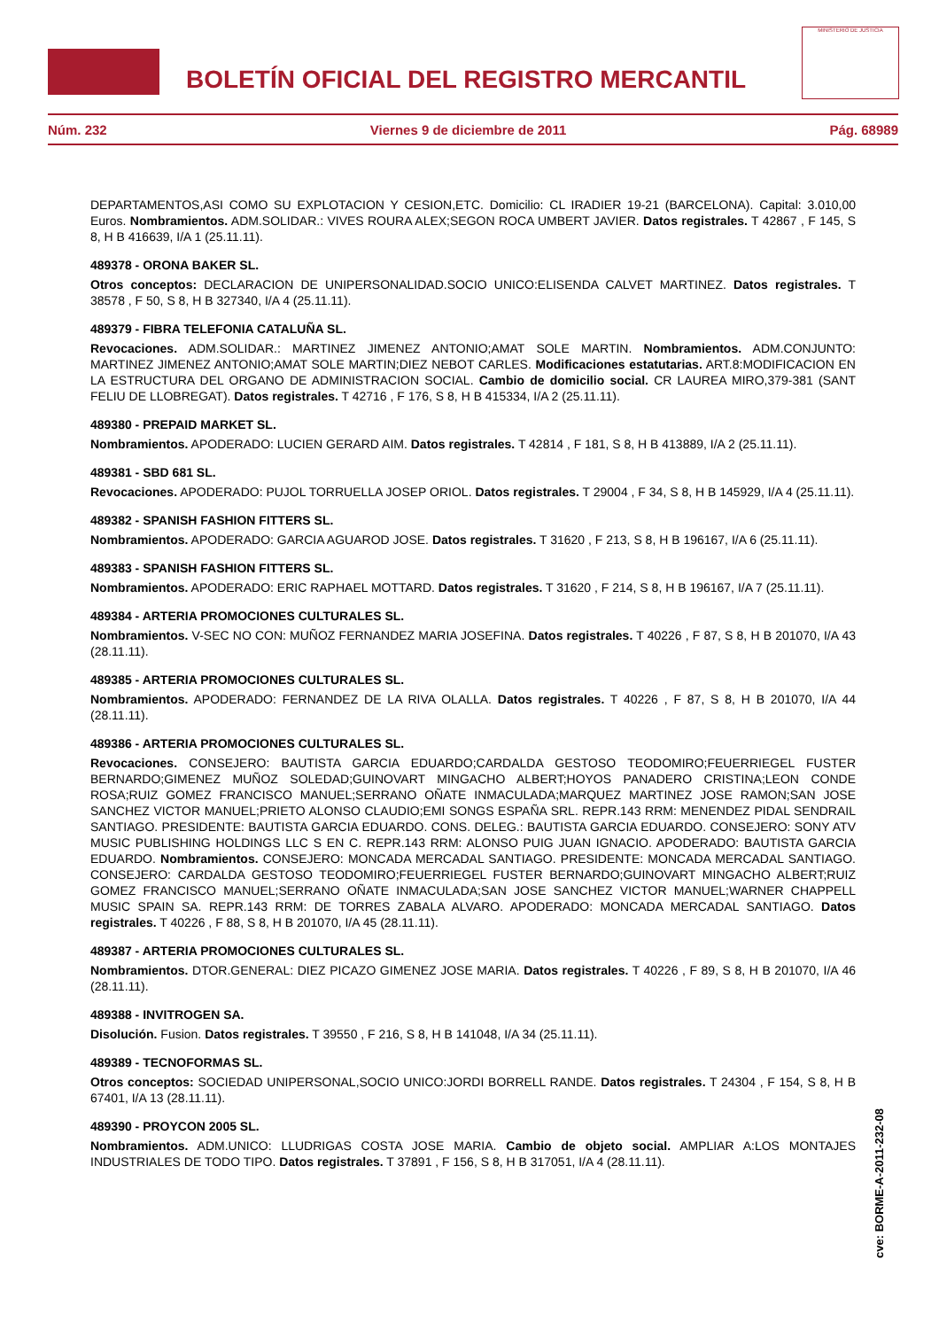BOLETÍN OFICIAL DEL REGISTRO MERCANTIL
MINISTERIO DE JUSTICIA
Núm. 232 Viernes 9 de diciembre de 2011 Pág. 68989
DEPARTAMENTOS,ASI COMO SU EXPLOTACION Y CESION,ETC. Domicilio: CL IRADIER 19-21 (BARCELONA). Capital: 3.010,00 Euros. Nombramientos. ADM.SOLIDAR.: VIVES ROURA ALEX;SEGON ROCA UMBERT JAVIER. Datos registrales. T 42867 , F 145, S 8, H B 416639, I/A 1 (25.11.11).
489378 - ORONA BAKER SL.
Otros conceptos: DECLARACION DE UNIPERSONALIDAD.SOCIO UNICO:ELISENDA CALVET MARTINEZ. Datos registrales. T 38578 , F 50, S 8, H B 327340, I/A 4 (25.11.11).
489379 - FIBRA TELEFONIA CATALUÑA SL.
Revocaciones. ADM.SOLIDAR.: MARTINEZ JIMENEZ ANTONIO;AMAT SOLE MARTIN. Nombramientos. ADM.CONJUNTO: MARTINEZ JIMENEZ ANTONIO;AMAT SOLE MARTIN;DIEZ NEBOT CARLES. Modificaciones estatutarias. ART.8:MODIFICACION EN LA ESTRUCTURA DEL ORGANO DE ADMINISTRACION SOCIAL. Cambio de domicilio social. CR LAUREA MIRO,379-381 (SANT FELIU DE LLOBREGAT). Datos registrales. T 42716 , F 176, S 8, H B 415334, I/A 2 (25.11.11).
489380 - PREPAID MARKET SL.
Nombramientos. APODERADO: LUCIEN GERARD AIM. Datos registrales. T 42814 , F 181, S 8, H B 413889, I/A 2 (25.11.11).
489381 - SBD 681 SL.
Revocaciones. APODERADO: PUJOL TORRUELLA JOSEP ORIOL. Datos registrales. T 29004 , F 34, S 8, H B 145929, I/A 4 (25.11.11).
489382 - SPANISH FASHION FITTERS SL.
Nombramientos. APODERADO: GARCIA AGUAROD JOSE. Datos registrales. T 31620 , F 213, S 8, H B 196167, I/A 6 (25.11.11).
489383 - SPANISH FASHION FITTERS SL.
Nombramientos. APODERADO: ERIC RAPHAEL MOTTARD. Datos registrales. T 31620 , F 214, S 8, H B 196167, I/A 7 (25.11.11).
489384 - ARTERIA PROMOCIONES CULTURALES SL.
Nombramientos. V-SEC NO CON: MUÑOZ FERNANDEZ MARIA JOSEFINA. Datos registrales. T 40226 , F 87, S 8, H B 201070, I/A 43 (28.11.11).
489385 - ARTERIA PROMOCIONES CULTURALES SL.
Nombramientos. APODERADO: FERNANDEZ DE LA RIVA OLALLA. Datos registrales. T 40226 , F 87, S 8, H B 201070, I/A 44 (28.11.11).
489386 - ARTERIA PROMOCIONES CULTURALES SL.
Revocaciones. CONSEJERO: BAUTISTA GARCIA EDUARDO;CARDALDA GESTOSO TEODOMIRO;FEUERRIEGEL FUSTER BERNARDO;GIMENEZ MUÑOZ SOLEDAD;GUINOVART MINGACHO ALBERT;HOYOS PANADERO CRISTINA;LEON CONDE ROSA;RUIZ GOMEZ FRANCISCO MANUEL;SERRANO OÑATE INMACULADA;MARQUEZ MARTINEZ JOSE RAMON;SAN JOSE SANCHEZ VICTOR MANUEL;PRIETO ALONSO CLAUDIO;EMI SONGS ESPAÑA SRL. REPR.143 RRM: MENENDEZ PIDAL SENDRAIL SANTIAGO. PRESIDENTE: BAUTISTA GARCIA EDUARDO. CONS. DELEG.: BAUTISTA GARCIA EDUARDO. CONSEJERO: SONY ATV MUSIC PUBLISHING HOLDINGS LLC S EN C. REPR.143 RRM: ALONSO PUIG JUAN IGNACIO. APODERADO: BAUTISTA GARCIA EDUARDO. Nombramientos. CONSEJERO: MONCADA MERCADAL SANTIAGO. PRESIDENTE: MONCADA MERCADAL SANTIAGO. CONSEJERO: CARDALDA GESTOSO TEODOMIRO;FEUERRIEGEL FUSTER BERNARDO;GUINOVART MINGACHO ALBERT;RUIZ GOMEZ FRANCISCO MANUEL;SERRANO OÑATE INMACULADA;SAN JOSE SANCHEZ VICTOR MANUEL;WARNER CHAPPELL MUSIC SPAIN SA. REPR.143 RRM: DE TORRES ZABALA ALVARO. APODERADO: MONCADA MERCADAL SANTIAGO. Datos registrales. T 40226 , F 88, S 8, H B 201070, I/A 45 (28.11.11).
489387 - ARTERIA PROMOCIONES CULTURALES SL.
Nombramientos. DTOR.GENERAL: DIEZ PICAZO GIMENEZ JOSE MARIA. Datos registrales. T 40226 , F 89, S 8, H B 201070, I/A 46 (28.11.11).
489388 - INVITROGEN SA.
Disolución. Fusion. Datos registrales. T 39550 , F 216, S 8, H B 141048, I/A 34 (25.11.11).
489389 - TECNOFORMAS SL.
Otros conceptos: SOCIEDAD UNIPERSONAL,SOCIO UNICO:JORDI BORRELL RANDE. Datos registrales. T 24304 , F 154, S 8, H B 67401, I/A 13 (28.11.11).
489390 - PROYCON 2005 SL.
Nombramientos. ADM.UNICO: LLUDRIGAS COSTA JOSE MARIA. Cambio de objeto social. AMPLIAR A:LOS MONTAJES INDUSTRIALES DE TODO TIPO. Datos registrales. T 37891 , F 156, S 8, H B 317051, I/A 4 (28.11.11).
cve: BORME-A-2011-232-08